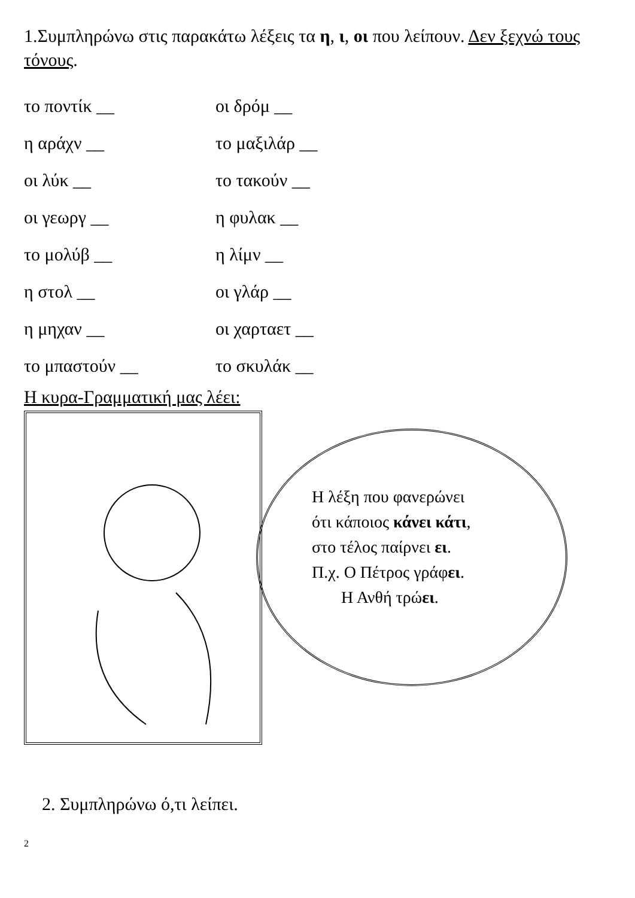1.Συμπληρώνω στις παρακάτω λέξεις τα η, ι, οι που λείπουν. Δεν ξεχνώ τους τόνους.
το ποντίκ __
οι δρόμ __
η αράχν __
το μαξιλάρ __
οι λύκ __
το τακούν __
οι γεωργ __
η φυλακ __
το μολύβ __
η λίμν __
η στολ __
οι γλάρ __
η μηχαν __
οι χαρταετ __
το μπαστούν __
το σκυλάκ __
Η κυρα-Γραμματική μας λέει:
Η λέξη που φανερώνει
ότι κάποιος κάνει κάτι,
στο τέλος παίρνει ει.
Π.χ. Ο Πέτρος γράφει.
Η Ανθή τρώει.
2. Συμπληρώνω ό,τι λείπει.
2